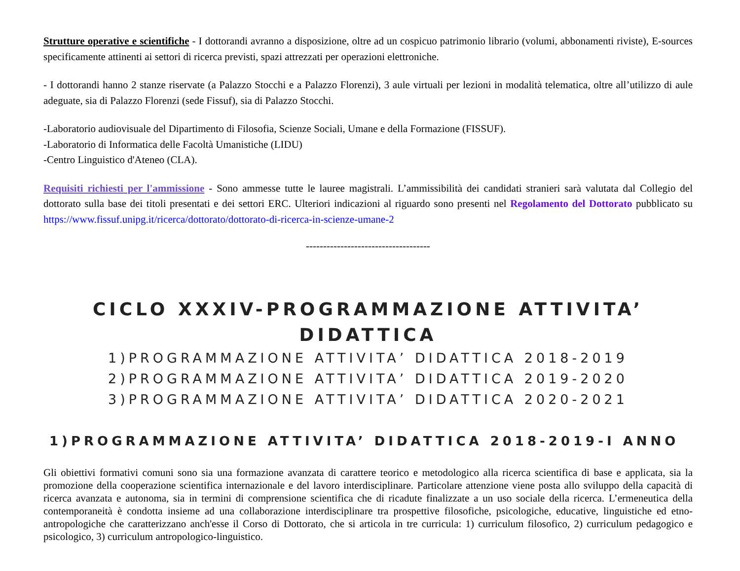Strutture operative e scientifiche - I dottorandi avranno a disposizione, oltre ad un cospicuo patrimonio librario (volumi, abbonamenti riviste), E-sources specificamente attinenti ai settori di ricerca previsti, spazi attrezzati per operazioni elettroniche.
- I dottorandi hanno 2 stanze riservate (a Palazzo Stocchi e a Palazzo Florenzi), 3 aule virtuali per lezioni in modalità telematica, oltre all’utilizzo di aule adeguate, sia di Palazzo Florenzi (sede Fissuf), sia di Palazzo Stocchi.
-Laboratorio audiovisuale del Dipartimento di Filosofia, Scienze Sociali, Umane e della Formazione (FISSUF).
-Laboratorio di Informatica delle Facoltà Umanistiche (LIDU)
-Centro Linguistico d'Ateneo (CLA).
Requisiti richiesti per l'ammissione - Sono ammesse tutte le lauree magistrali. L’ammissibilità dei candidati stranieri sarà valutata dal Collegio del dottorato sulla base dei titoli presentati e dei settori ERC. Ulteriori indicazioni al riguardo sono presenti nel Regolamento del Dottorato pubblicato su https://www.fissuf.unipg.it/ricerca/dottorato/dottorato-di-ricerca-in-scienze-umane-2
------------------------------------
CICLO XXXIV-PROGRAMMAZIONE ATTIVITA’ DIDATTICA
1)PROGRAMMAZIONE ATTIVITA’ DIDATTICA 2018-2019
2)PROGRAMMAZIONE ATTIVITA’ DIDATTICA 2019-2020
3)PROGRAMMAZIONE ATTIVITA’ DIDATTICA 2020-2021
1)PROGRAMMAZIONE ATTIVITA’ DIDATTICA 2018-2019-I ANNO
Gli obiettivi formativi comuni sono sia una formazione avanzata di carattere teorico e metodologico alla ricerca scientifica di base e applicata, sia la promozione della cooperazione scientifica internazionale e del lavoro interdisciplinare. Particolare attenzione viene posta allo sviluppo della capacità di ricerca avanzata e autonoma, sia in termini di comprensione scientifica che di ricadute finalizzate a un uso sociale della ricerca. L’ermeneutica della contemporaneità è condotta insieme ad una collaborazione interdisciplinare tra prospettive filosofiche, psicologiche, educative, linguistiche ed etno-antropologiche che caratterizzano anch'esse il Corso di Dottorato, che si articola in tre curricula: 1) curriculum filosofico, 2) curriculum pedagogico e psicologico, 3) curriculum antropologico-linguistico.